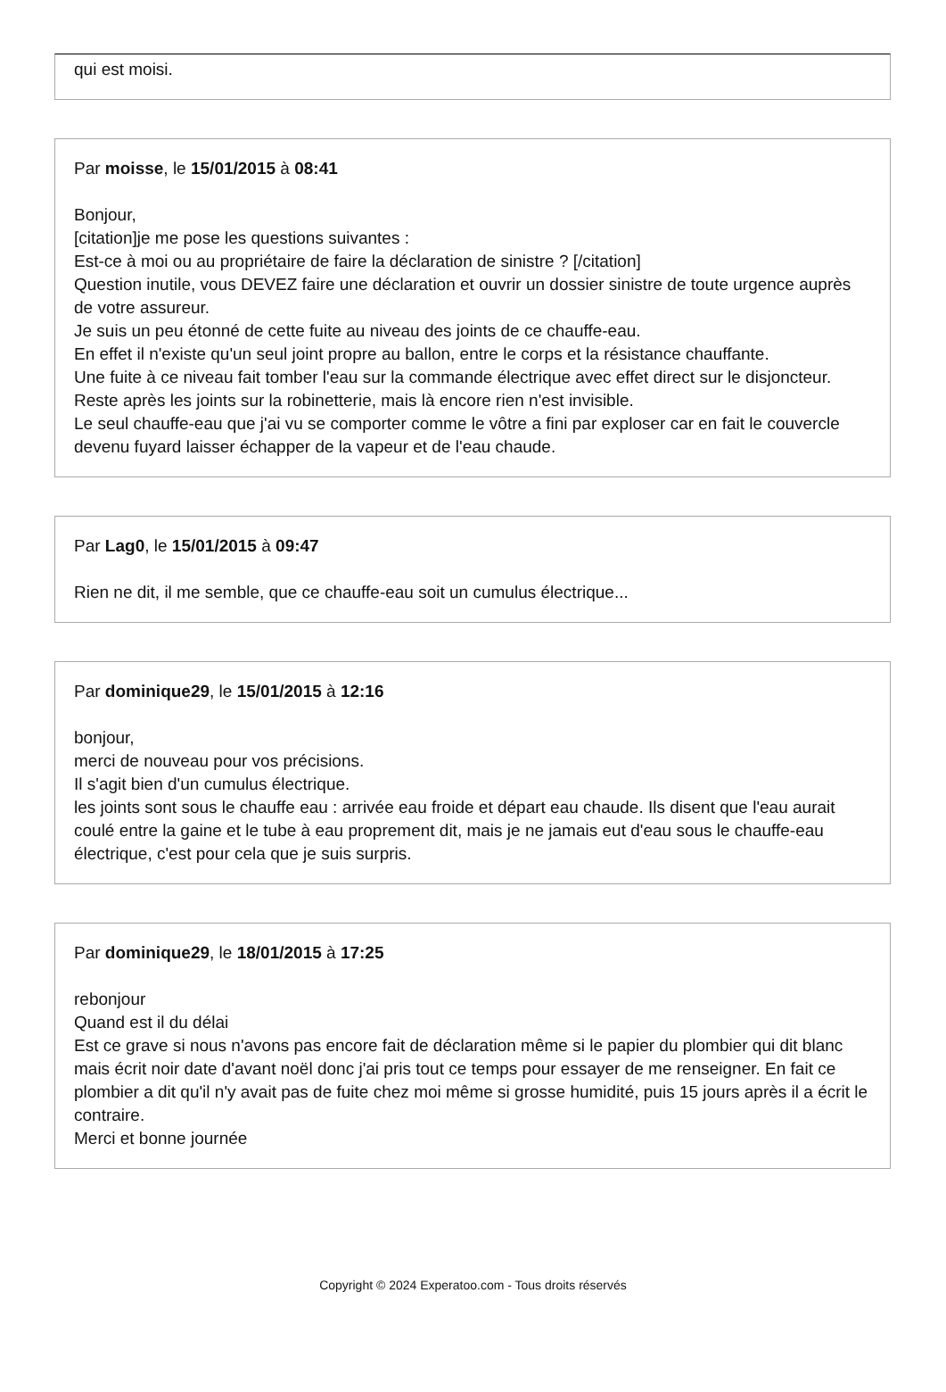qui est moisi.
Par moisse, le 15/01/2015 à 08:41
Bonjour,
[citation]je me pose les questions suivantes :
Est-ce à moi ou au propriétaire de faire la déclaration de sinistre ? [/citation]
Question inutile, vous DEVEZ faire une déclaration et ouvrir un dossier sinistre de toute urgence auprès de votre assureur.
Je suis un peu étonné de cette fuite au niveau des joints de ce chauffe-eau.
En effet il n'existe qu'un seul joint propre au ballon, entre le corps et la résistance chauffante.
Une fuite à ce niveau fait tomber l'eau sur la commande électrique avec effet direct sur le disjoncteur.
Reste après les joints sur la robinetterie, mais là encore rien n'est invisible.
Le seul chauffe-eau que j'ai vu se comporter comme le vôtre a fini par exploser car en fait le couvercle devenu fuyard laisser échapper de la vapeur et de l'eau chaude.
Par Lag0, le 15/01/2015 à 09:47
Rien ne dit, il me semble, que ce chauffe-eau soit un cumulus électrique...
Par dominique29, le 15/01/2015 à 12:16
bonjour,
merci de nouveau pour vos précisions.
Il s'agit bien d'un cumulus électrique.
les joints sont sous le chauffe eau : arrivée eau froide et départ eau chaude. Ils disent que l'eau aurait coulé entre la gaine et le tube à eau proprement dit, mais je ne jamais eut d'eau sous le chauffe-eau électrique, c'est pour cela que je suis surpris.
Par dominique29, le 18/01/2015 à 17:25
rebonjour
Quand est il du délai
Est ce grave si nous n'avons pas encore fait de déclaration même si le papier du plombier qui dit blanc mais écrit noir date d'avant noël donc j'ai pris tout ce temps pour essayer de me renseigner. En fait ce plombier a dit qu'il n'y avait pas de fuite chez moi même si grosse humidité, puis 15 jours après il a écrit le contraire.
Merci et bonne journée
Copyright © 2024 Experatoo.com - Tous droits réservés